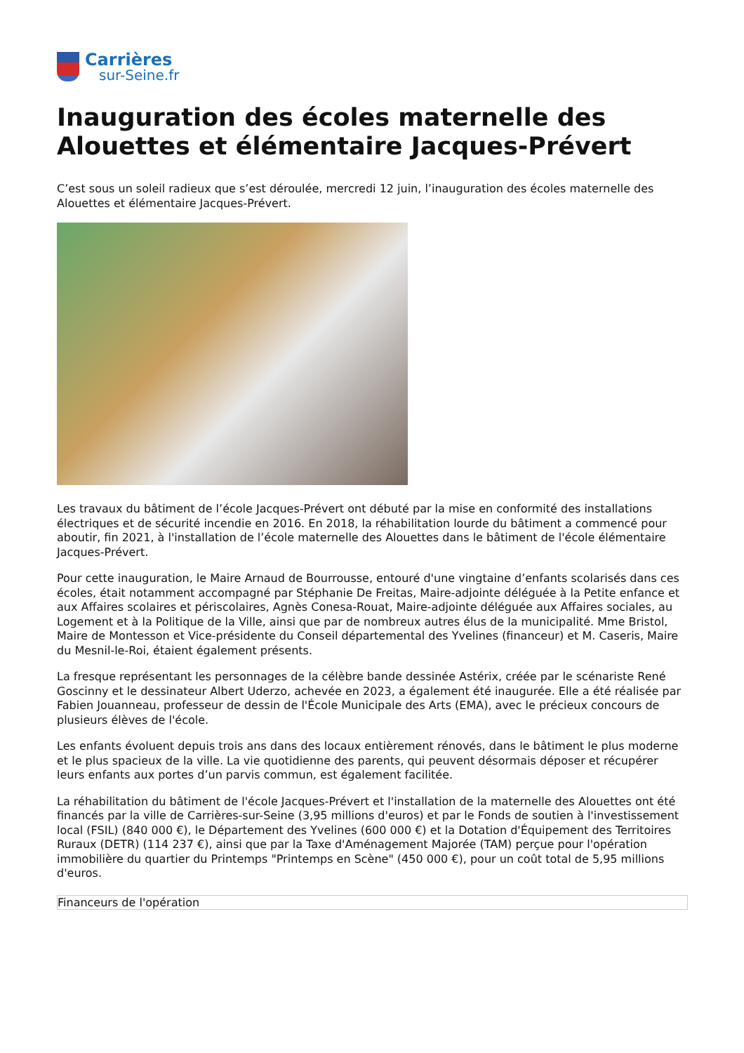Carrières
sur-Seine.fr
Inauguration des écoles maternelle des Alouettes et élémentaire Jacques-Prévert
C’est sous un soleil radieux que s’est déroulée, mercredi 12 juin, l’inauguration des écoles maternelle des Alouettes et élémentaire Jacques-Prévert.
Les travaux du bâtiment de l’école Jacques-Prévert ont débuté par la mise en conformité des installations électriques et de sécurité incendie en 2016. En 2018, la réhabilitation lourde du bâtiment a commencé pour aboutir, fin 2021, à l'installation de l’école maternelle des Alouettes dans le bâtiment de l'école élémentaire Jacques-Prévert.
Pour cette inauguration, le Maire Arnaud de Bourrousse, entouré d'une vingtaine d’enfants scolarisés dans ces écoles, était notamment accompagné par Stéphanie De Freitas, Maire-adjointe déléguée à la Petite enfance et aux Affaires scolaires et périscolaires, Agnès Conesa-Rouat, Maire-adjointe déléguée aux Affaires sociales, au Logement et à la Politique de la Ville, ainsi que par de nombreux autres élus de la municipalité. Mme Bristol, Maire de Montesson et Vice-présidente du Conseil départemental des Yvelines (financeur) et M. Caseris, Maire du Mesnil-le-Roi, étaient également présents.
La fresque représentant les personnages de la célèbre bande dessinée Astérix, créée par le scénariste René Goscinny et le dessinateur Albert Uderzo, achevée en 2023, a également été inaugurée. Elle a été réalisée par Fabien Jouanneau, professeur de dessin de l'École Municipale des Arts (EMA), avec le précieux concours de plusieurs élèves de l'école.
Les enfants évoluent depuis trois ans dans des locaux entièrement rénovés, dans le bâtiment le plus moderne et le plus spacieux de la ville. La vie quotidienne des parents, qui peuvent désormais déposer et récupérer leurs enfants aux portes d’un parvis commun, est également facilitée.
La réhabilitation du bâtiment de l'école Jacques-Prévert et l'installation de la maternelle des Alouettes ont été financés par la ville de Carrières-sur-Seine (3,95 millions d'euros) et par le Fonds de soutien à l'investissement local (FSIL) (840 000 €), le Département des Yvelines (600 000 €) et la Dotation d'Équipement des Territoires Ruraux (DETR) (114 237 €), ainsi que par la Taxe d'Aménagement Majorée (TAM) perçue pour l'opération immobilière du quartier du Printemps "Printemps en Scène" (450 000 €), pour un coût total de 5,95 millions d'euros.
| Financeurs de l'opération |